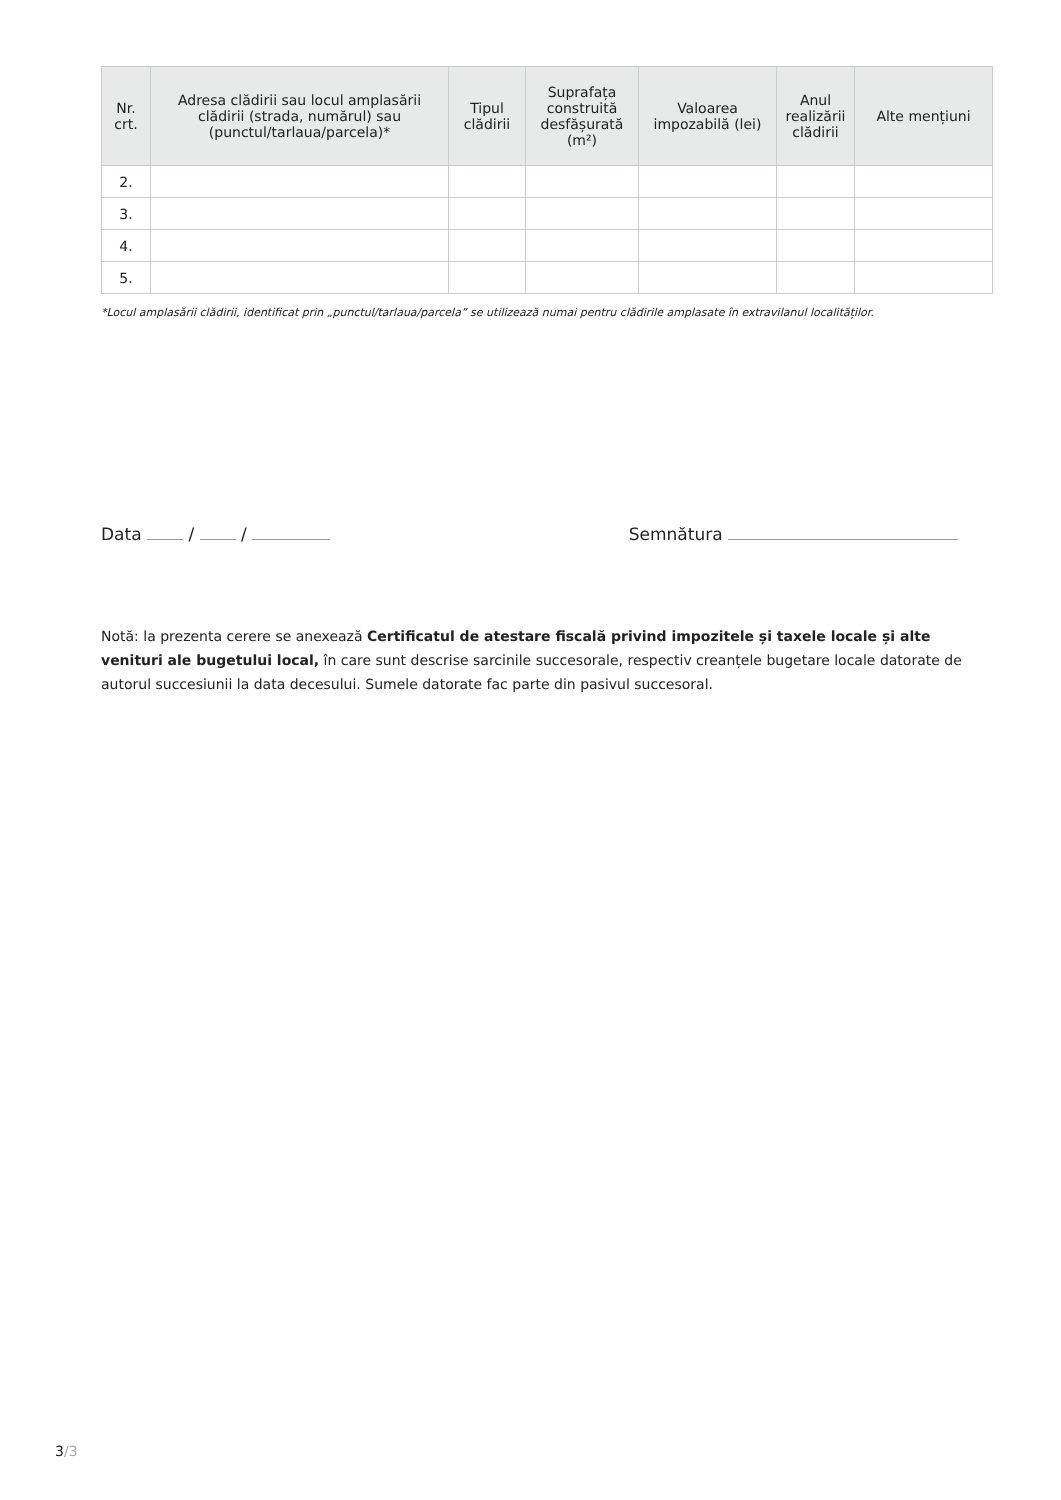| Nr. crt. | Adresa clădirii sau locul amplasării clădirii (strada, numărul) sau (punctul/tarlaua/parcela)* | Tipul clădirii | Suprafața construită desfășurată (m²) | Valoarea impozabilă (lei) | Anul realizării clădirii | Alte mențiuni |
| --- | --- | --- | --- | --- | --- | --- |
| 2. | | | | | | |
| 3. | | | | | | |
| 4. | | | | | | |
| 5. | | | | | | |
*Locul amplasării clădirii, identificat prin „punctul/tarlaua/parcela” se utilizează numai pentru clădirile amplasate în extravilanul localităților.
Data / / Semnătura
Notă: la prezenta cerere se anexează Certificatul de atestare fiscală privind impozitele și taxele locale și alte venituri ale bugetului local, în care sunt descrise sarcinile succesorale, respectiv creanțele bugetare locale datorate de autorul succesiunii la data decesului. Sumele datorate fac parte din pasivul succesoral.
3/3